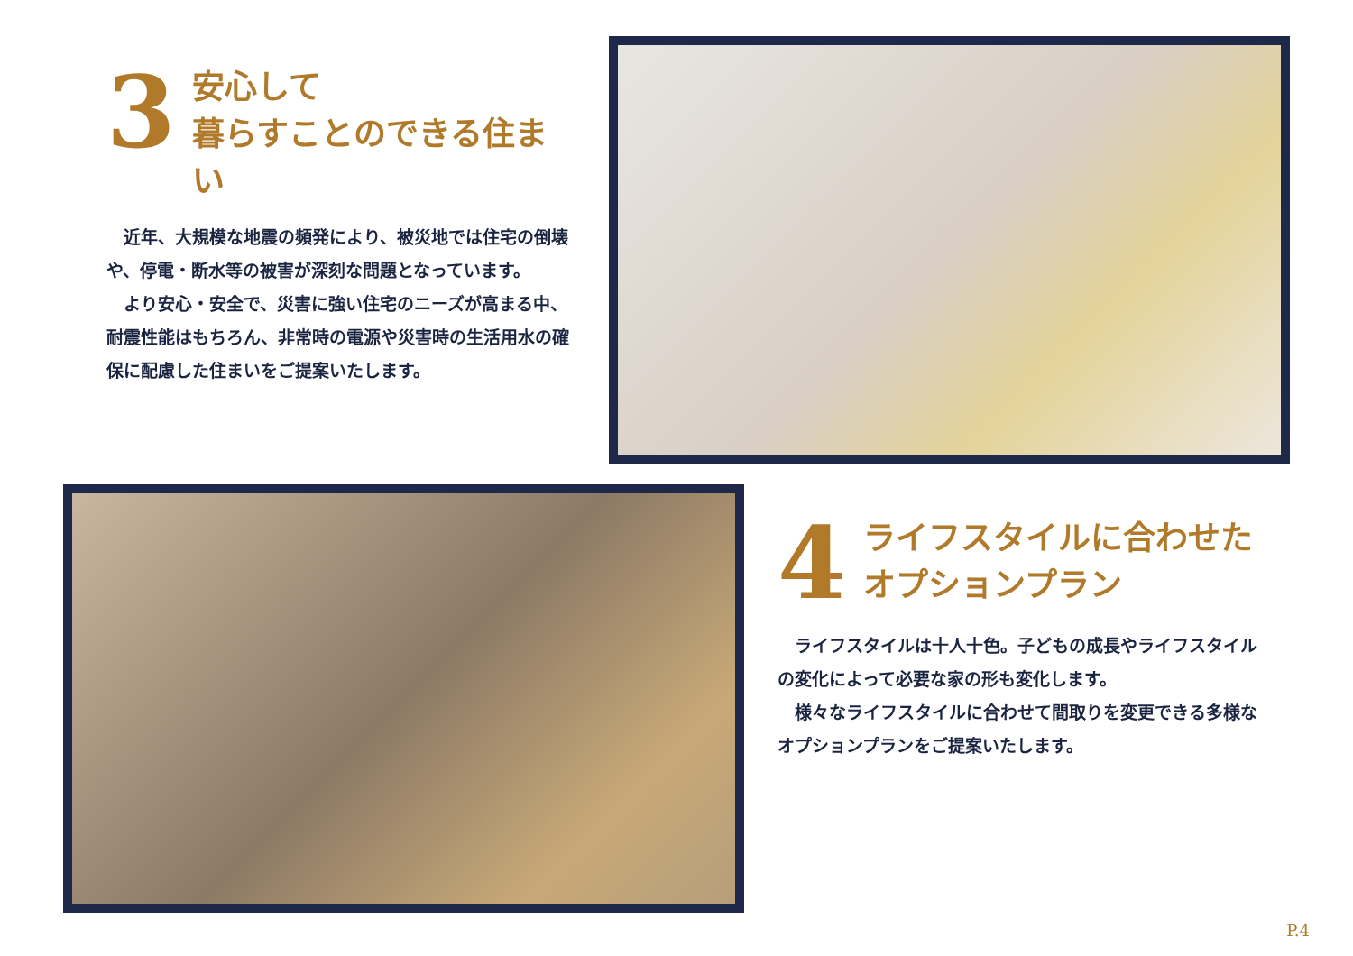3
安心して
暮らすことのできる住まい
　近年、大規模な地震の頻発により、被災地では住宅の倒壊や、停電・断水等の被害が深刻な問題となっています。
　より安心・安全で、災害に強い住宅のニーズが高まる中、耐震性能はもちろん、非常時の電源や災害時の生活用水の確保に配慮した住まいをご提案いたします。
4
ライフスタイルに合わせた
オプションプラン
　ライフスタイルは十人十色。子どもの成長やライフスタイルの変化によって必要な家の形も変化します。
　様々なライフスタイルに合わせて間取りを変更できる多様なオプションプランをご提案いたします。
P.4